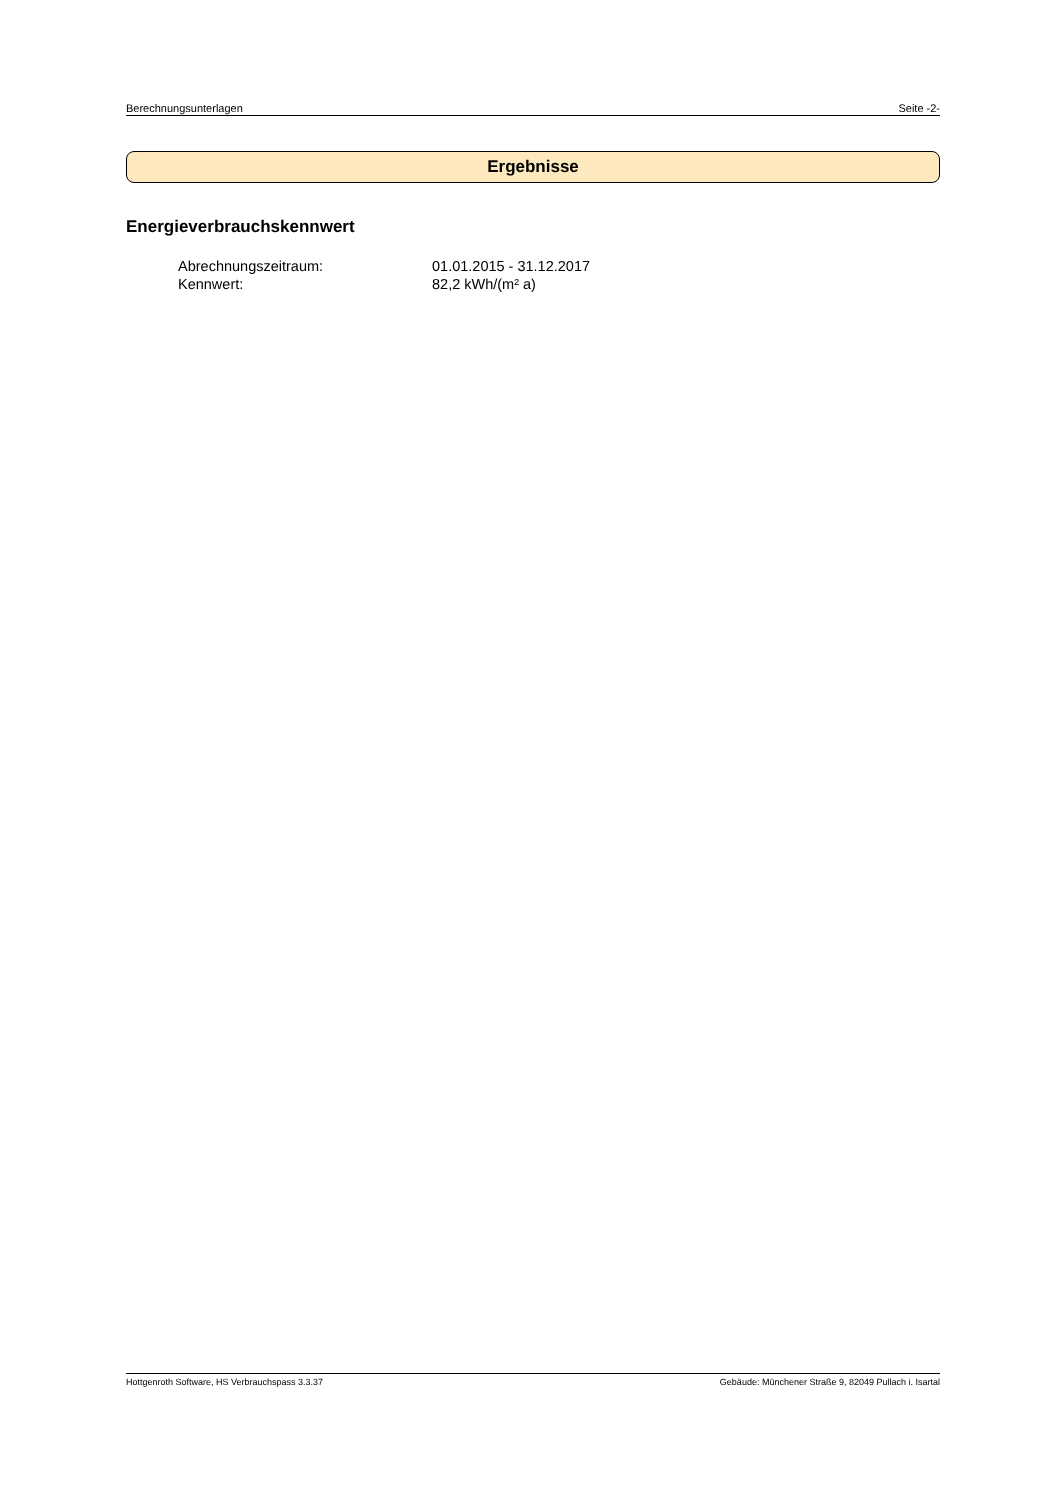Berechnungsunterlagen Seite -2-
Ergebnisse
Energieverbrauchskennwert
Abrechnungszeitraum: 01.01.2015 - 31.12.2017
Kennwert: 82,2 kWh/(m² a)
Hottgenroth Software, HS Verbrauchspass 3.3.37 Gebäude: Münchener Straße 9, 82049 Pullach i. Isartal